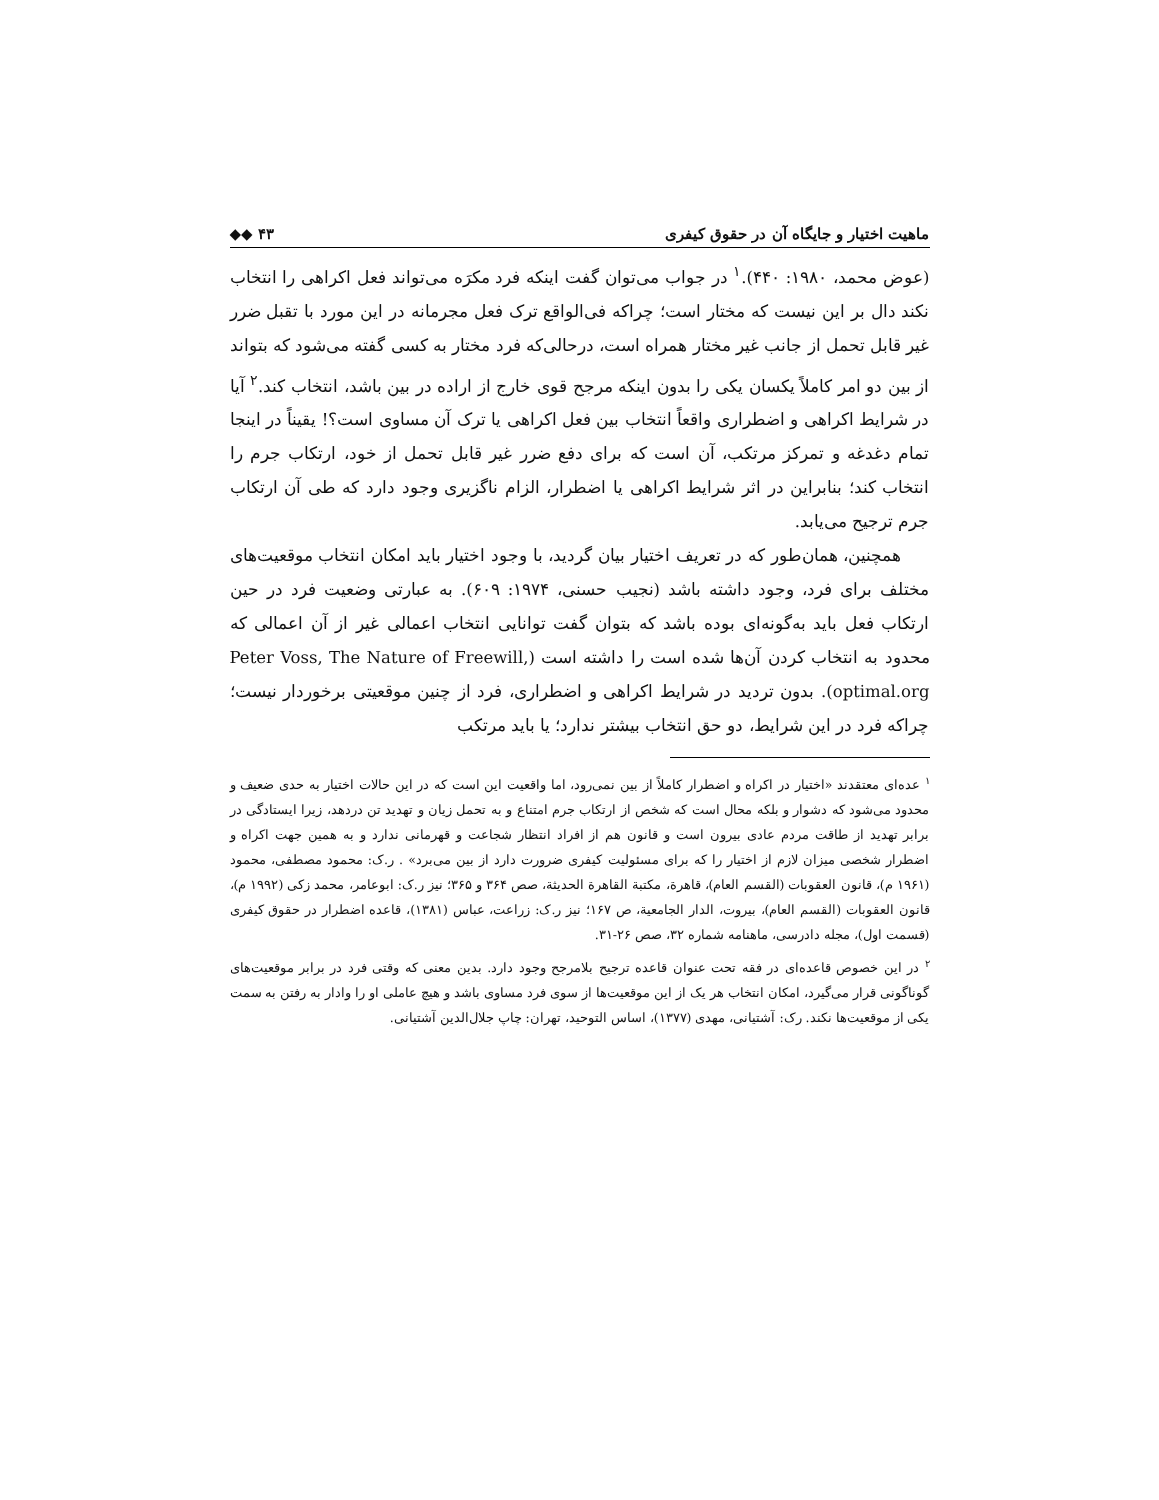ماهیت اختیار و جایگاه آن در حقوق کیفری ◆◆ ۴۳
(عوض محمد، ۱۹۸۰: ۴۴۰).<sup>۱</sup> در جواب می‌توان گفت اینکه فرد مکرَه می‌تواند فعل اکراهی را انتخاب نکند دال بر این نیست که مختار است؛ چراکه فی‌الواقع ترک فعل مجرمانه در این مورد با تقبل ضرر غیر قابل تحمل از جانب غیر مختار همراه است، درحالی‌که فرد مختار به کسی گفته می‌شود که بتواند از بین دو امر کاملاً یکسان یکی را بدون اینکه مرجح قوی خارج از اراده در بین باشد، انتخاب کند.<sup>۲</sup> آیا در شرایط اکراهی و اضطراری واقعاً انتخاب بین فعل اکراهی یا ترک آن مساوی است؟! یقیناً در اینجا تمام دغدغه و تمرکز مرتکب، آن است که برای دفع ضرر غیر قابل تحمل از خود، ارتکاب جرم را انتخاب کند؛ بنابراین در اثر شرایط اکراهی یا اضطرار، الزام ناگزیری وجود دارد که طی آن ارتکاب جرم ترجیح می‌یابد.
همچنین، همان‌طور که در تعریف اختیار بیان گردید، با وجود اختیار باید امکان انتخاب موقعیت‌های مختلف برای فرد، وجود داشته باشد (نجیب حسنی، ۱۹۷۴: ۶۰۹). به عبارتی وضعیت فرد در حین ارتکاب فعل باید به‌گونه‌ای بوده باشد که بتوان گفت توانایی انتخاب اعمالی غیر از آن اعمالی که محدود به انتخاب کردن آن‌ها شده است را داشته است (Peter Voss, The Nature of Freewill, optimal.org). بدون تردید در شرایط اکراهی و اضطراری، فرد از چنین موقعیتی برخوردار نیست؛ چراکه فرد در این شرایط، دو حق انتخاب بیشتر ندارد؛ یا باید مرتکب
<sup>۱</sup> عده‌ای معتقدند «اختیار در اکراه و اضطرار کاملاً از بین نمی‌رود، اما واقعیت این است که در این حالات اختیار به حدی ضعیف و محدود می‌شود که دشوار و بلکه محال است که شخص از ارتکاب جرم امتناع و به تحمل زیان و تهدید تن دردهد، زیرا ایستادگی در برابر تهدید از طاقت مردم عادی بیرون است و قانون هم از افراد انتظار شجاعت و قهرمانی ندارد و به همین جهت اکراه و اضطرار شخصی میزان لازم از اختیار را که برای مسئولیت کیفری ضرورت دارد از بین می‌برد» . ر.ک: محمود مصطفی، محمود (۱۹۶۱ م)، قانون العقوبات (القسم العام)، قاهرة، مکتبة القاهرة الحدیثة، صص ۳۶۴ و ۳۶۵؛ نیز ر.ک: ابوعامر، محمد زکی (۱۹۹۲ م)، قانون العقوبات (القسم العام)، بیروت، الدار الجامعیة، ص ۱۶۷؛ نیز ر.ک: زراعت، عباس (۱۳۸۱)، قاعده اضطرار در حقوق کیفری (قسمت اول)، مجله دادرسی، ماهنامه شماره ۳۲، صص ۲۶-۳۱.
<sup>۲</sup> در این خصوص قاعده‌ای در فقه تحت عنوان قاعده ترجیح بلامرجح وجود دارد. بدین معنی که وقتی فرد در برابر موقعیت‌های گوناگونی قرار می‌گیرد، امکان انتخاب هر یک از این موقعیت‌ها از سوی فرد مساوی باشد و هیچ عاملی او را وادار به رفتن به سمت یکی از موقعیت‌ها نکند. رک: آشتیانی، مهدی (۱۳۷۷)، اساس التوحید، تهران: چاپ جلال‌الدین آشتیانی.